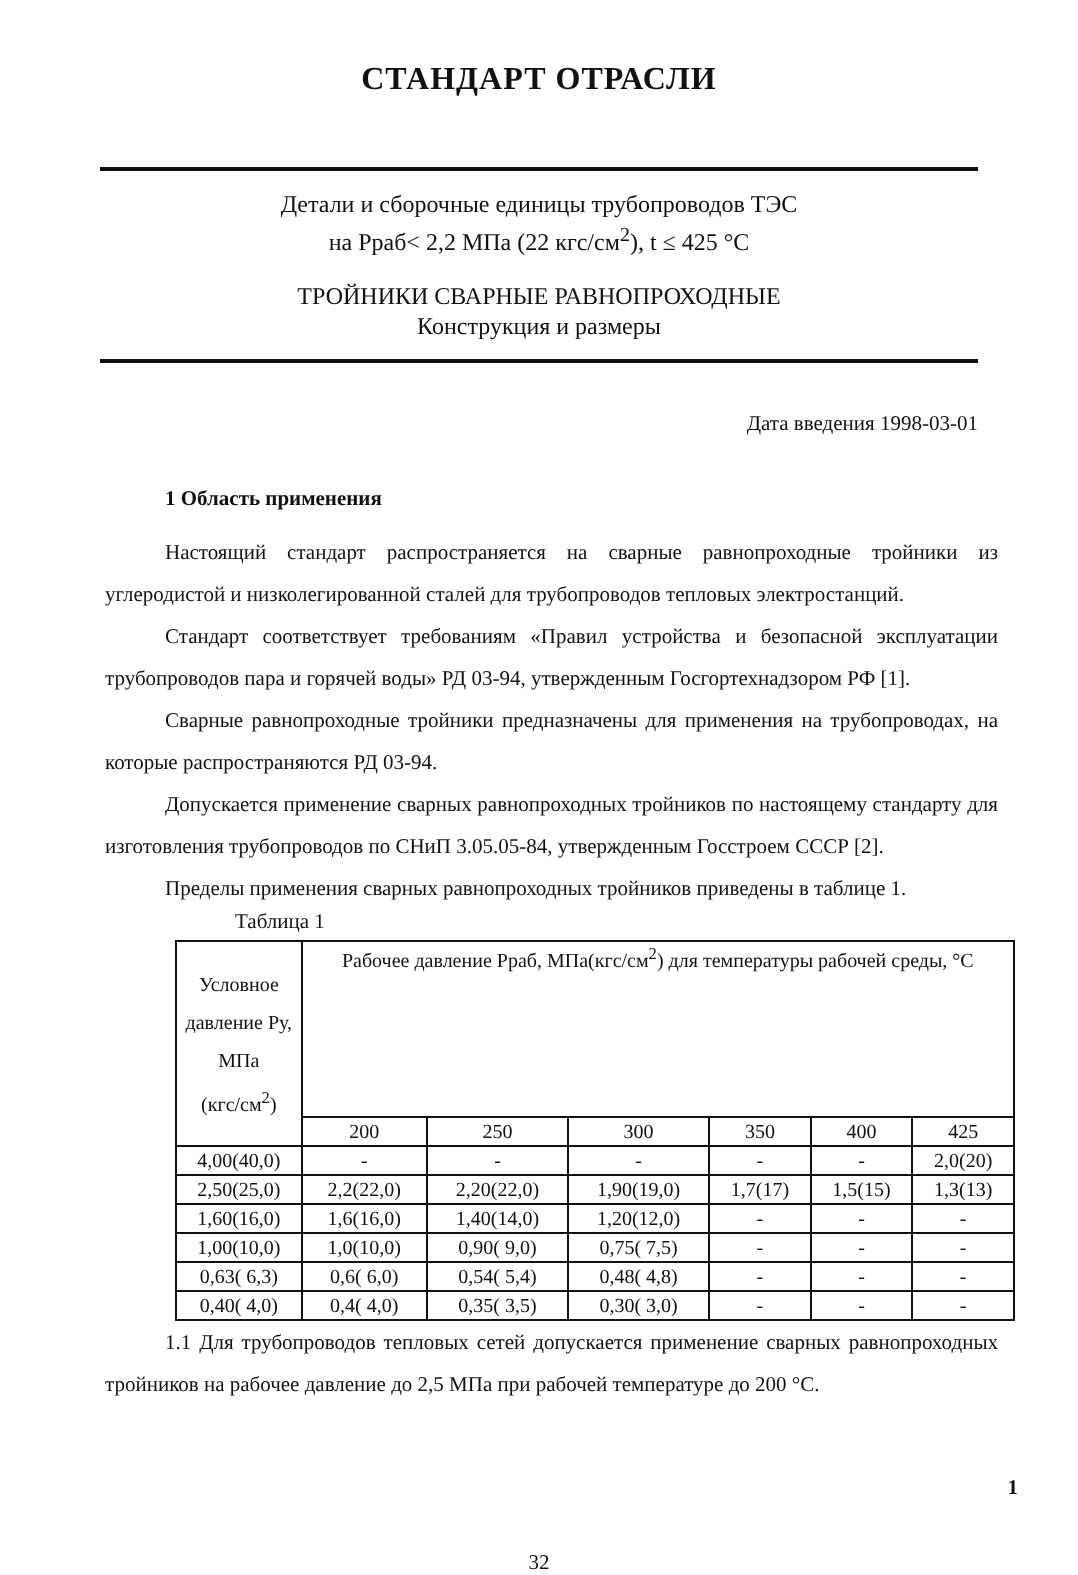СТАНДАРТ ОТРАСЛИ
Детали и сборочные единицы трубопроводов ТЭС
на Рраб< 2,2 МПа (22 кгс/см<sup>2</sup>), t ≤ 425 °С
ТРОЙНИКИ СВАРНЫЕ РАВНОПРОХОДНЫЕ
Конструкция и размеры
Дата введения 1998-03-01
1 Область применения
Настоящий стандарт распространяется на сварные равнопроходные тройники из углеродистой и низколегированной сталей для трубопроводов тепловых электростанций.
Стандарт соответствует требованиям «Правил устройства и безопасной эксплуатации трубопроводов пара и горячей воды» РД 03-94, утвержденным Госгортехнадзором РФ [1].
Сварные равнопроходные тройники предназначены для применения на трубопроводах, на которые распространяются РД 03-94.
Допускается применение сварных равнопроходных тройников по настоящему стандарту для изготовления трубопроводов по СНиП 3.05.05-84, утвержденным Госстроем СССР [2].
Пределы применения сварных равнопроходных тройников приведены в таблице 1.
Таблица 1
| Условное давление Ру, МПа (кгс/см<sup>2</sup>) | Рабочее давление Рраб, МПа(кгс/см<sup>2</sup>) для температуры рабочей среды, °С | | | | | |
| --- | --- | --- | --- | --- | --- | --- |
| | 200 | 250 | 300 | 350 | 400 | 425 |
| 4,00(40,0) | - | - | - | - | - | 2,0(20) |
| 2,50(25,0) | 2,2(22,0) | 2,20(22,0) | 1,90(19,0) | 1,7(17) | 1,5(15) | 1,3(13) |
| 1,60(16,0) | 1,6(16,0) | 1,40(14,0) | 1,20(12,0) | - | - | - |
| 1,00(10,0) | 1,0(10,0) | 0,90( 9,0) | 0,75( 7,5) | - | - | - |
| 0,63( 6,3) | 0,6( 6,0) | 0,54( 5,4) | 0,48( 4,8) | - | - | - |
| 0,40( 4,0) | 0,4( 4,0) | 0,35( 3,5) | 0,30( 3,0) | - | - | - |
1.1 Для трубопроводов тепловых сетей допускается применение сварных равнопроходных тройников на рабочее давление до 2,5 МПа при рабочей температуре до 200 °С.
1
32